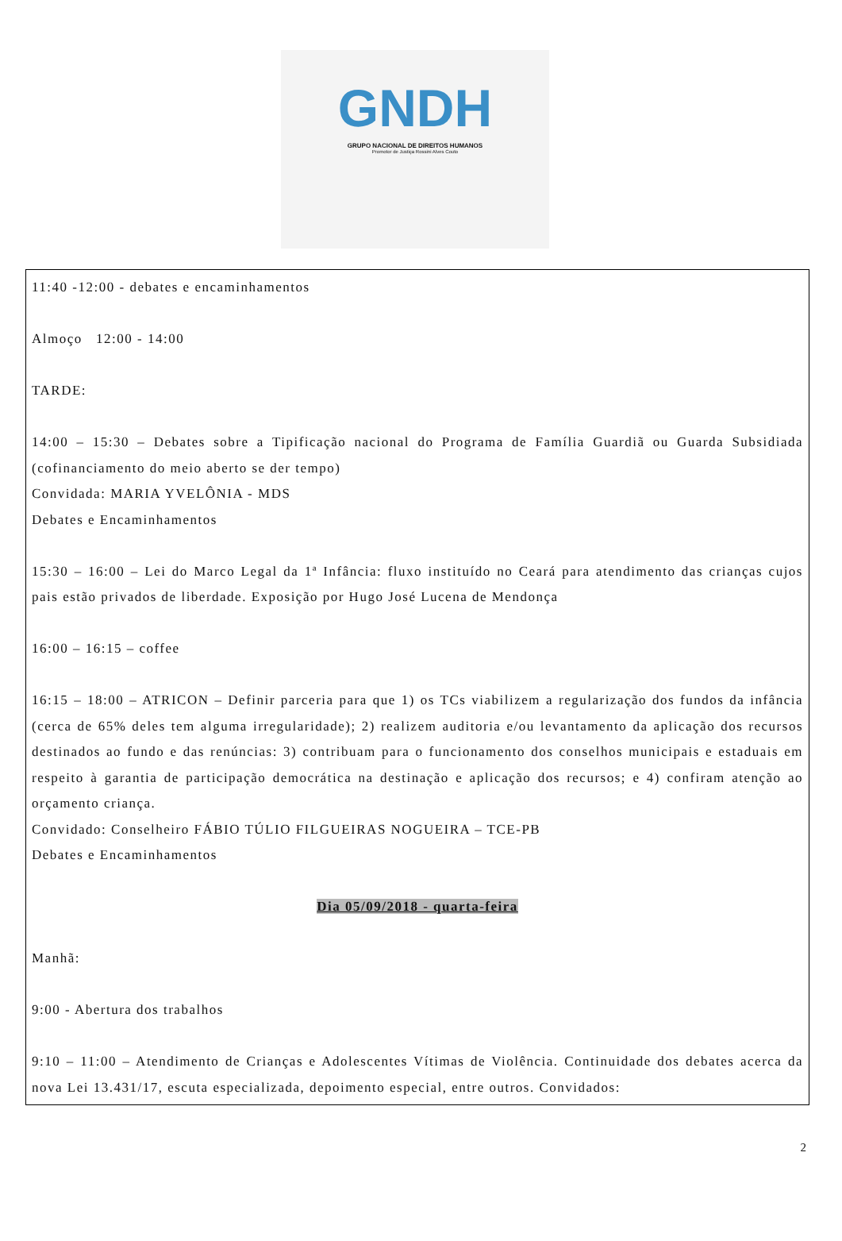GNDH
GRUPO NACIONAL DE DIREITOS HUMANOS
Promotor de Justiça Rossini Alves Couto
11:40 -12:00 - debates e encaminhamentos
Almoço 12:00 - 14:00
TARDE:
14:00 – 15:30 – Debates sobre a Tipificação nacional do Programa de Família Guardiã ou Guarda Subsidiada (cofinanciamento do meio aberto se der tempo)
Convidada: MARIA YVELÔNIA - MDS
Debates e Encaminhamentos
15:30 – 16:00 – Lei do Marco Legal da 1ª Infância: fluxo instituído no Ceará para atendimento das crianças cujos pais estão privados de liberdade. Exposição por Hugo José Lucena de Mendonça
16:00 – 16:15 – coffee
16:15 – 18:00 – ATRICON – Definir parceria para que 1) os TCs viabilizem a regularização dos fundos da infância (cerca de 65% deles tem alguma irregularidade); 2) realizem auditoria e/ou levantamento da aplicação dos recursos destinados ao fundo e das renúncias: 3) contribuam para o funcionamento dos conselhos municipais e estaduais em respeito à garantia de participação democrática na destinação e aplicação dos recursos; e 4) confiram atenção ao orçamento criança.
Convidado: Conselheiro FÁBIO TÚLIO FILGUEIRAS NOGUEIRA – TCE-PB
Debates e Encaminhamentos
Dia 05/09/2018 - quarta-feira
Manhã:
9:00 - Abertura dos trabalhos
9:10 – 11:00 – Atendimento de Crianças e Adolescentes Vítimas de Violência. Continuidade dos debates acerca da nova Lei 13.431/17, escuta especializada, depoimento especial, entre outros. Convidados:
2